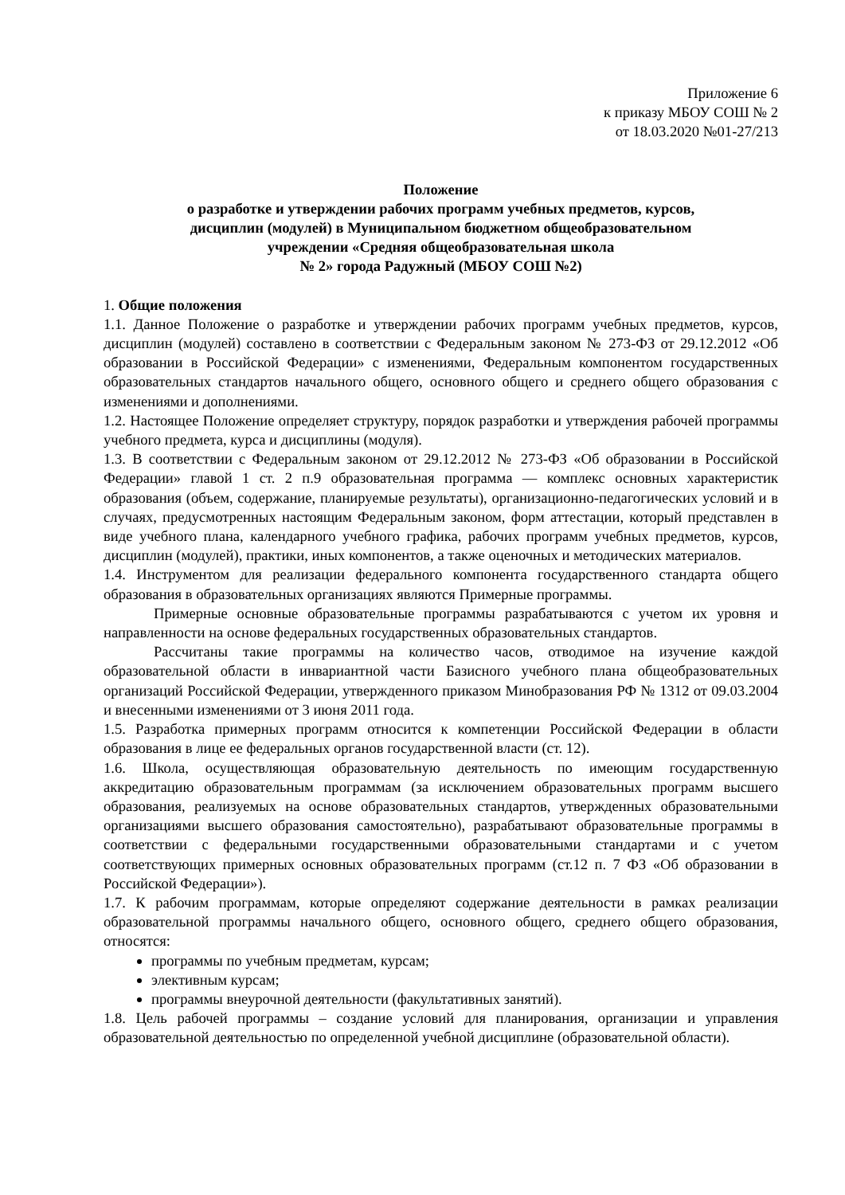Приложение 6
к приказу МБОУ СОШ № 2
от 18.03.2020 №01-27/213
Положение
о разработке и утверждении рабочих программ учебных предметов, курсов,
дисциплин (модулей) в Муниципальном бюджетном общеобразовательном
учреждении «Средняя общеобразовательная школа
№ 2» города Радужный (МБОУ СОШ №2)
1. Общие положения
1.1. Данное Положение о разработке и утверждении рабочих программ учебных предметов, курсов, дисциплин (модулей) составлено в соответствии с Федеральным законом № 273-ФЗ от 29.12.2012 «Об образовании в Российской Федерации» с изменениями, Федеральным компонентом государственных образовательных стандартов начального общего, основного общего и среднего общего образования с изменениями и дополнениями.
1.2. Настоящее Положение определяет структуру, порядок разработки и утверждения рабочей программы учебного предмета, курса и дисциплины (модуля).
1.3. В соответствии с Федеральным законом от 29.12.2012 № 273-ФЗ «Об образовании в Российской Федерации» главой 1 ст. 2 п.9 образовательная программа — комплекс основных характеристик образования (объем, содержание, планируемые результаты), организационно-педагогических условий и в случаях, предусмотренных настоящим Федеральным законом, форм аттестации, который представлен в виде учебного плана, календарного учебного графика, рабочих программ учебных предметов, курсов, дисциплин (модулей), практики, иных компонентов, а также оценочных и методических материалов.
1.4. Инструментом для реализации федерального компонента государственного стандарта общего образования в образовательных организациях являются Примерные программы.
Примерные основные образовательные программы разрабатываются с учетом их уровня и направленности на основе федеральных государственных образовательных стандартов.
Рассчитаны такие программы на количество часов, отводимое на изучение каждой образовательной области в инвариантной части Базисного учебного плана общеобразовательных организаций Российской Федерации, утвержденного приказом Минобразования РФ № 1312 от 09.03.2004 и внесенными изменениями от 3 июня 2011 года.
1.5. Разработка примерных программ относится к компетенции Российской Федерации в области образования в лице ее федеральных органов государственной власти (ст. 12).
1.6. Школа, осуществляющая образовательную деятельность по имеющим государственную аккредитацию образовательным программам (за исключением образовательных программ высшего образования, реализуемых на основе образовательных стандартов, утвержденных образовательными организациями высшего образования самостоятельно), разрабатывают образовательные программы в соответствии с федеральными государственными образовательными стандартами и с учетом соответствующих примерных основных образовательных программ (ст.12 п. 7 ФЗ «Об образовании в Российской Федерации»).
1.7. К рабочим программам, которые определяют содержание деятельности в рамках реализации образовательной программы начального общего, основного общего, среднего общего образования, относятся:
программы по учебным предметам, курсам;
элективным курсам;
программы внеурочной деятельности (факультативных занятий).
1.8. Цель рабочей программы – создание условий для планирования, организации и управления образовательной деятельностью по определенной учебной дисциплине (образовательной области).